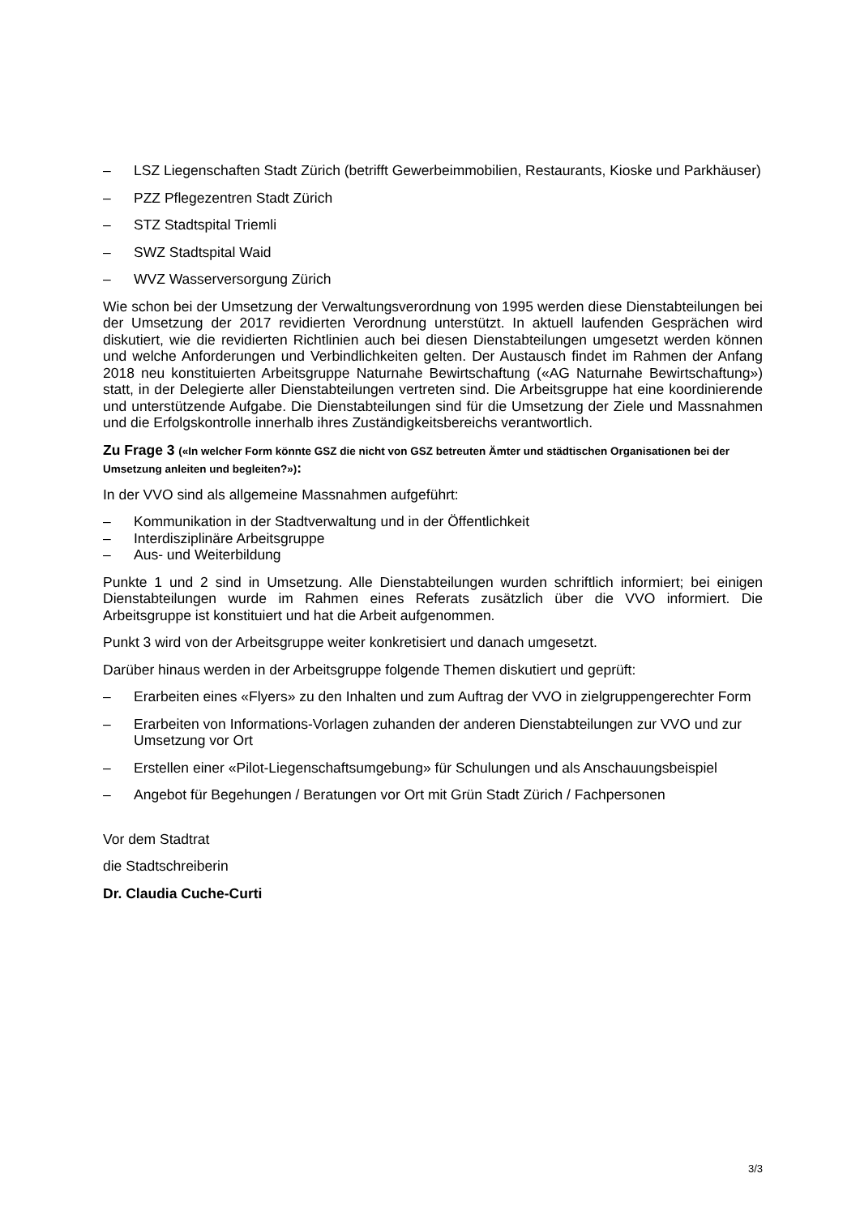– LSZ Liegenschaften Stadt Zürich (betrifft Gewerbeimmobilien, Restaurants, Kioske und Parkhäuser)
– PZZ Pflegezentren Stadt Zürich
– STZ Stadtspital Triemli
– SWZ Stadtspital Waid
– WVZ Wasserversorgung Zürich
Wie schon bei der Umsetzung der Verwaltungsverordnung von 1995 werden diese Dienstab­teilungen bei der Umsetzung der 2017 revidierten Verordnung unterstützt. In aktuell laufenden Gesprächen wird diskutiert, wie die revidierten Richtlinien auch bei diesen Dienstabteilungen umgesetzt werden können und welche Anforderungen und Verbindlichkeiten gelten. Der Aus­tausch findet im Rahmen der Anfang 2018 neu konstituierten Arbeitsgruppe Naturnahe Be­wirtschaftung («AG Naturnahe Bewirtschaftung») statt, in der Delegierte aller Dienstabteilun­gen vertreten sind. Die Arbeitsgruppe hat eine koordinierende und unterstützende Aufgabe. Die Dienstabteilungen sind für die Umsetzung der Ziele und Massnahmen und die Erfolgskon­trolle innerhalb ihres Zuständigkeitsbereichs verantwortlich.
Zu Frage 3 («In welcher Form könnte GSZ die nicht von GSZ betreuten Ämter und städtischen Organisa­tionen bei der Umsetzung anleiten und begleiten?»):
In der VVO sind als allgemeine Massnahmen aufgeführt:
– Kommunikation in der Stadtverwaltung und in der Öffentlichkeit
– Interdisziplinäre Arbeitsgruppe
– Aus- und Weiterbildung
Punkte 1 und 2 sind in Umsetzung. Alle Dienstabteilungen wurden schriftlich informiert; bei einigen Dienstabteilungen wurde im Rahmen eines Referats zusätzlich über die VVO infor­miert. Die Arbeitsgruppe ist konstituiert und hat die Arbeit aufgenommen.
Punkt 3 wird von der Arbeitsgruppe weiter konkretisiert und danach umgesetzt.
Darüber hinaus werden in der Arbeitsgruppe folgende Themen diskutiert und geprüft:
– Erarbeiten eines «Flyers» zu den Inhalten und zum Auftrag der VVO in zielgruppenge­rechter Form
– Erarbeiten von Informations-Vorlagen zuhanden der anderen Dienstabteilungen zur VVO und zur Umsetzung vor Ort
– Erstellen einer «Pilot-Liegenschaftsumgebung» für Schulungen und als Anschauungsbei­spiel
– Angebot für Begehungen / Beratungen vor Ort mit Grün Stadt Zürich / Fachpersonen
Vor dem Stadtrat
die Stadtschreiberin
Dr. Claudia Cuche-Curti
3/3